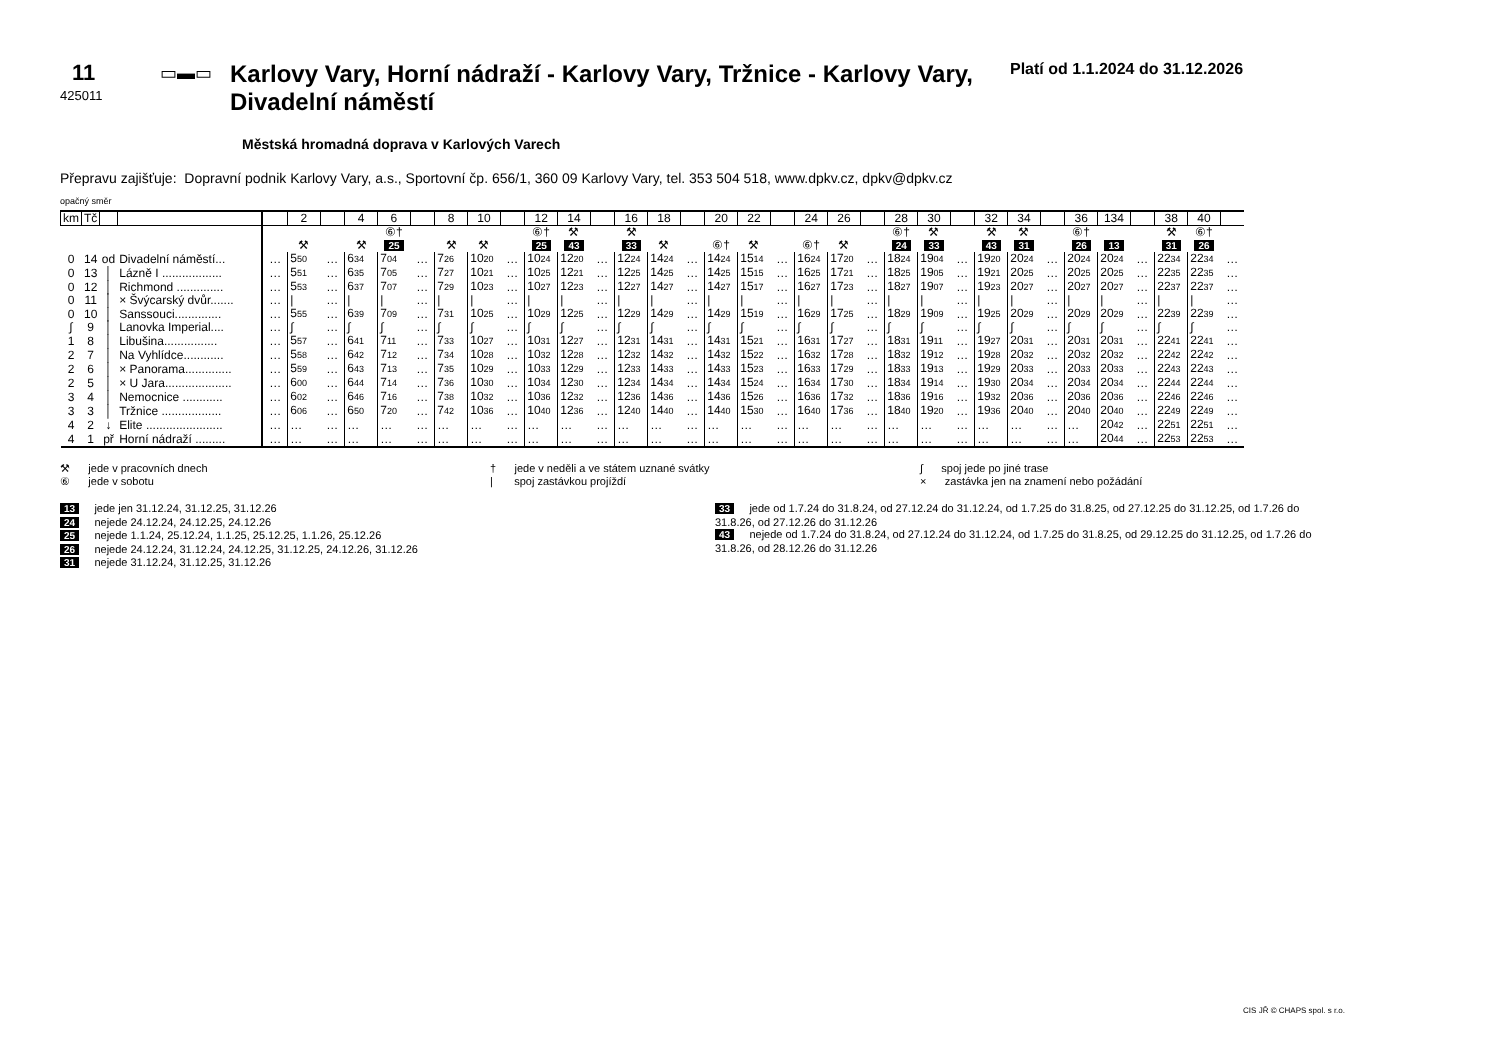11
425011
▭▬▭
Karlovy Vary, Horní nádraží - Karlovy Vary, Tržnice - Karlovy Vary, Divadelní náměstí
Platí od 1.1.2024 do 31.12.2026
Městská hromadná doprava v Karlových Varech
Přepravu zajišťuje: Dopravní podnik Karlovy Vary, a.s., Sportovní čp. 656/1, 360 09 Karlovy Vary, tel. 353 504 518, www.dpkv.cz, dpkv@dpkv.cz
opačný směr
| km | Tč | | | | 2 | | 4 | 6 | | 8 | 10 | | 12 | 14 | | 16 | 18 | | 20 | 22 | | 24 | 26 | | 28 | 30 | | 32 | 34 | | 36 | 134 | | 38 | 40 | |
| --- | --- | --- | --- | --- | --- | --- | --- | --- | --- | --- | --- | --- | --- | --- | --- | --- | --- | --- | --- | --- | --- | --- | --- | --- | --- | --- | --- | --- | --- | --- | --- | --- | --- | --- | --- | --- |
| | | | | | | | | ⑥† | | | | | ⑥† | ⚒ | | ⚒ | | | | | | | | | ⑥† | ⚒ | | ⚒ | ⚒ | | ⑥† | | | ⚒ | ⑥† | |
| | | | | | ⚒ | | ⚒ | 25 | | ⚒ | ⚒ | | 25 | 43 | | 33 | ⚒ | | ⑥† | ⚒ | | ⑥† | ⚒ | | 24 | 33 | | 43 | 31 | | 26 | 13 | | 31 | 26 | |
| 0 | 14 | od | Divadelní náměstí... | … | 5 50 | … | 6 34 | 7 04 | … | 7 26 | 10 20 | … | 10 24 | 12 20 | … | 12 24 | 14 24 | … | 14 24 | 15 14 | … | 16 24 | 17 20 | … | 18 24 | 19 04 | … | 19 20 | 20 24 | … | 20 24 | 20 24 | … | 22 34 | 22 34 | … |
| 0 | 13 | │ | Lázně I .................. | … | 5 51 | … | 6 35 | 7 05 | … | 7 27 | 10 21 | … | 10 25 | 12 21 | … | 12 25 | 14 25 | … | 14 25 | 15 15 | … | 16 25 | 17 21 | … | 18 25 | 19 05 | … | 19 21 | 20 25 | … | 20 25 | 20 25 | … | 22 35 | 22 35 | … |
| 0 | 12 | │ | Richmond .............. | … | 5 53 | … | 6 37 | 7 07 | … | 7 29 | 10 23 | … | 10 27 | 12 23 | … | 12 27 | 14 27 | … | 14 27 | 15 17 | … | 16 27 | 17 23 | … | 18 27 | 19 07 | … | 19 23 | 20 27 | … | 20 27 | 20 27 | … | 22 37 | 22 37 | … |
| 0 | 11 | │ | × Švýcarský dvůr....... | … | / | … | / | / | … | / | / | … | / | / | … | / | / | … | / | / | … | / | / | … | / | / | … | / | / | … | / | / | … | / | / | … |
| 0 | 10 | │ | Sanssouci.............. | … | 5 55 | … | 6 39 | 7 09 | … | 7 31 | 10 25 | … | 10 29 | 12 25 | … | 12 29 | 14 29 | … | 14 29 | 15 19 | … | 16 29 | 17 25 | … | 18 29 | 19 09 | … | 19 25 | 20 29 | … | 20 29 | 20 29 | … | 22 39 | 22 39 | … |
| ∫ | 9 | │ | Lanovka Imperial.... | … | ∫ | … | ∫ | ∫ | … | ∫ | ∫ | … | ∫ | ∫ | … | ∫ | ∫ | … | ∫ | ∫ | … | ∫ | ∫ | … | ∫ | ∫ | … | ∫ | ∫ | … | ∫ | ∫ | … | ∫ | ∫ | … |
| 1 | 8 | │ | Libušina................ | … | 5 57 | … | 6 41 | 7 11 | … | 7 33 | 10 27 | … | 10 31 | 12 27 | … | 12 31 | 14 31 | … | 14 31 | 15 21 | … | 16 31 | 17 27 | … | 18 31 | 19 11 | … | 19 27 | 20 31 | … | 20 31 | 20 31 | … | 22 41 | 22 41 | … |
| 2 | 7 | │ | Na Vyhlídce............ | … | 5 58 | … | 6 42 | 7 12 | … | 7 34 | 10 28 | … | 10 32 | 12 28 | … | 12 32 | 14 32 | … | 14 32 | 15 22 | … | 16 32 | 17 28 | … | 18 32 | 19 12 | … | 19 28 | 20 32 | … | 20 32 | 20 32 | … | 22 42 | 22 42 | … |
| 2 | 6 | │ | × Panorama.............. | … | 5 59 | … | 6 43 | 7 13 | … | 7 35 | 10 29 | … | 10 33 | 12 29 | … | 12 33 | 14 33 | … | 14 33 | 15 23 | … | 16 33 | 17 29 | … | 18 33 | 19 13 | … | 19 29 | 20 33 | … | 20 33 | 20 33 | … | 22 43 | 22 43 | … |
| 2 | 5 | │ | × U Jara.................... | … | 6 00 | … | 6 44 | 7 14 | … | 7 36 | 10 30 | … | 10 34 | 12 30 | … | 12 34 | 14 34 | … | 14 34 | 15 24 | … | 16 34 | 17 30 | … | 18 34 | 19 14 | … | 19 30 | 20 34 | … | 20 34 | 20 34 | … | 22 44 | 22 44 | … |
| 3 | 4 | │ | Nemocnice ............ | … | 6 02 | … | 6 46 | 7 16 | … | 7 38 | 10 32 | … | 10 36 | 12 32 | … | 12 36 | 14 36 | … | 14 36 | 15 26 | … | 16 36 | 17 32 | … | 18 36 | 19 16 | … | 19 32 | 20 36 | … | 20 36 | 20 36 | … | 22 46 | 22 46 | … |
| 3 | 3 | │ | Tržnice .................. | … | 6 06 | … | 6 50 | 7 20 | … | 7 42 | 10 36 | … | 10 40 | 12 36 | … | 12 40 | 14 40 | … | 14 40 | 15 30 | … | 16 40 | 17 36 | … | 18 40 | 19 20 | … | 19 36 | 20 40 | … | 20 40 | 20 40 | … | 22 49 | 22 49 | … |
| 4 | 2 | ↓ | Elite ....................... | … | … | … | … | … | … | … | … | … | … | … | … | … | … | … | … | … | … | … | … | … | … | … | … | … | … | … | … | 20 42 | … | 22 51 | 22 51 | … |
| 4 | 1 | př | Horní nádraží ......... | … | … | … | … | … | … | … | … | … | … | … | … | … | … | … | … | … | … | … | … | … | … | … | … | … | … | … | … | 20 44 | … | 22 53 | 22 53 | … |
⚒ jede v pracovních dnech
⑥ jede v sobotu
† jede v neděli a ve státem uznané svátky
| spoj zastávkou projíždí
∫ spoj jede po jiné trase
× zastávka jen na znamení nebo požádání
13 jede jen 31.12.24, 31.12.25, 31.12.26
24 nejede 24.12.24, 24.12.25, 24.12.26
25 nejede 1.1.24, 25.12.24, 1.1.25, 25.12.25, 1.1.26, 25.12.26
26 nejede 24.12.24, 31.12.24, 24.12.25, 31.12.25, 24.12.26, 31.12.26
31 nejede 31.12.24, 31.12.25, 31.12.26
33 jede od 1.7.24 do 31.8.24, od 27.12.24 do 31.12.24, od 1.7.25 do 31.8.25, od 27.12.25 do 31.12.25, od 1.7.26 do 31.8.26, od 27.12.26 do 31.12.26
43 nejede od 1.7.24 do 31.8.24, od 27.12.24 do 31.12.24, od 1.7.25 do 31.8.25, od 29.12.25 do 31.12.25, od 1.7.26 do 31.8.26, od 28.12.26 do 31.12.26
CIS JŘ © CHAPS spol. s r.o.